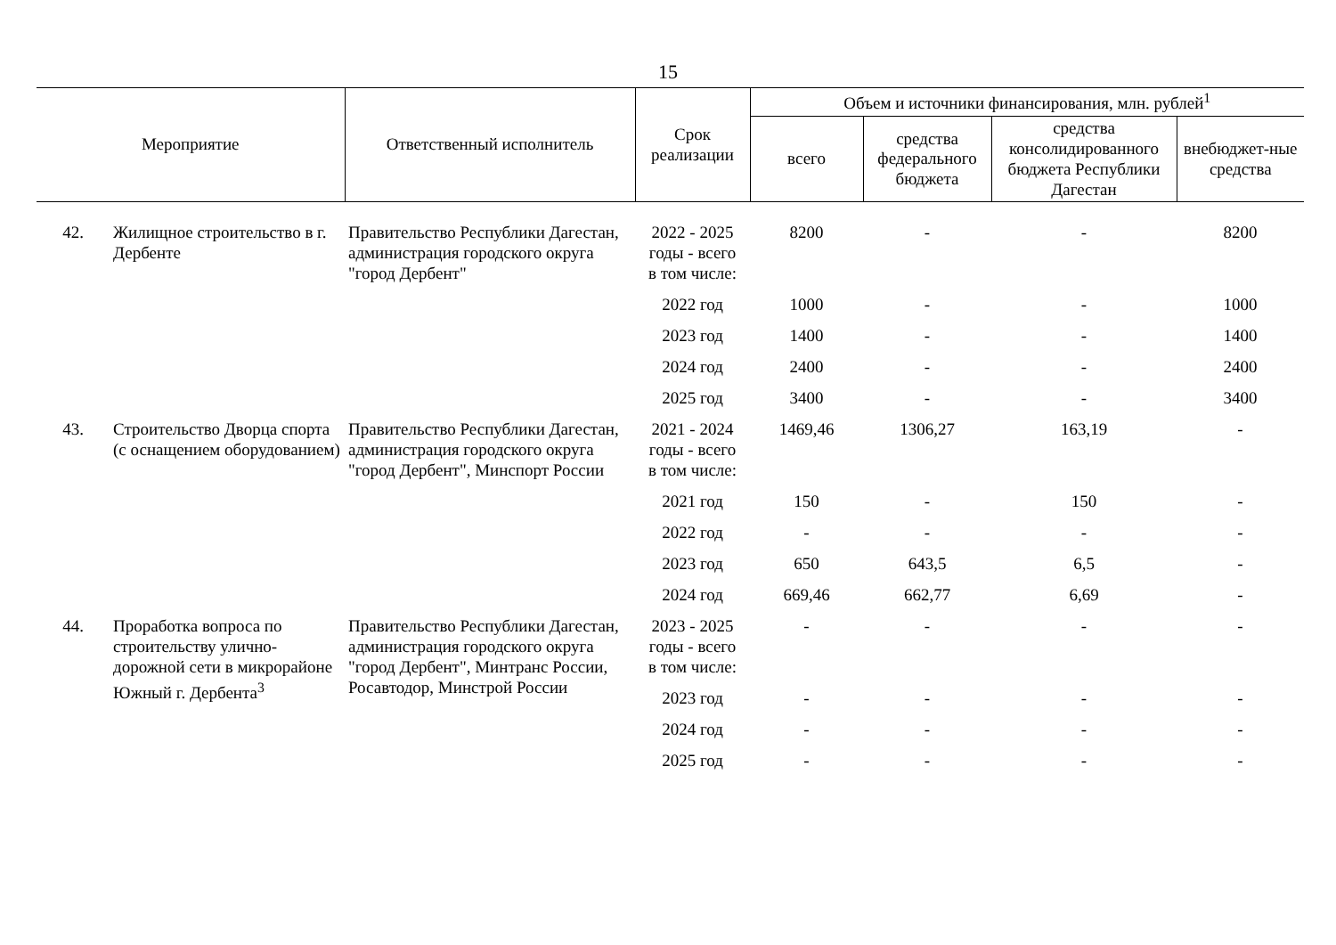15
| Мероприятие | | Ответственный исполнитель | Срок реализации | Объем и источники финансирования, млн. рублей<sup>1</sup> | | | |
| --- | --- | --- | --- | --- | --- | --- | --- |
| | | | | всего | средства федерального бюджета | средства консолидированного бюджета Республики Дагестан | внебюджет-ные средства |
| 42. | Жилищное строительство в г. Дербенте | Правительство Республики Дагестан, администрация городского округа "город Дербент" | 2022 - 2025 годы - всего | 8200 | - | - | 8200 |
| | | | в том числе: | | | | |
| | | | 2022 год | 1000 | - | - | 1000 |
| | | | 2023 год | 1400 | - | - | 1400 |
| | | | 2024 год | 2400 | - | - | 2400 |
| | | | 2025 год | 3400 | - | - | 3400 |
| 43. | Строительство Дворца спорта (с оснащением оборудованием) | Правительство Республики Дагестан, администрация городского округа "город Дербент", Минспорт России | 2021 - 2024 годы - всего | 1469,46 | 1306,27 | 163,19 | - |
| | | | в том числе: | | | | |
| | | | 2021 год | 150 | - | 150 | - |
| | | | 2022 год | - | - | - | - |
| | | | 2023 год | 650 | 643,5 | 6,5 | - |
| | | | 2024 год | 669,46 | 662,77 | 6,69 | - |
| 44. | Проработка вопроса по строительству улично-дорожной сети в микрорайоне Южный г. Дербента<sup>3</sup> | Правительство Республики Дагестан, администрация городского округа "город Дербент", Минтранс России, Росавтодор, Минстрой России | 2023 - 2025 годы - всего | - | - | - | - |
| | | | в том числе: | | | | |
| | | | 2023 год | - | - | - | - |
| | | | 2024 год | - | - | - | - |
| | | | 2025 год | - | - | - | - |